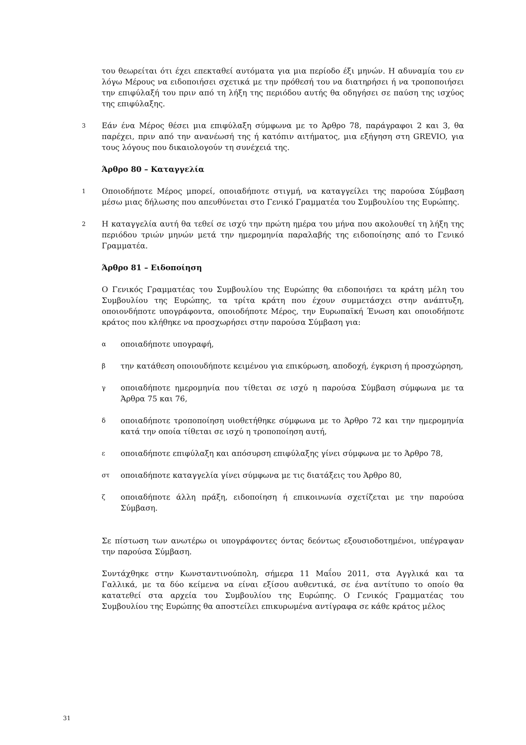του θεωρείται ότι έχει επεκταθεί αυτόματα για μια περίοδο έξι μηνών. Η αδυναμία του εν λόγω Μέρους να ειδοποιήσει σχετικά με την πρόθεσή του να διατηρήσει ή να τροποποιήσει την επιφύλαξή του πριν από τη λήξη της περιόδου αυτής θα οδηγήσει σε παύση της ισχύος της επιφύλαξης.
3
Εάν ένα Μέρος θέσει μια επιφύλαξη σύμφωνα με το Άρθρο 78, παράγραφοι 2 και 3, θα παρέχει, πριν από την ανανέωσή της ή κατόπιν αιτήματος, μια εξήγηση στη GREVIO, για τους λόγους που δικαιολογούν τη συνέχειά της.
Άρθρο 80 – Καταγγελία
1
Οποιοδήποτε Μέρος μπορεί, οποιαδήποτε στιγμή, να καταγγείλει της παρούσα Σύμβαση μέσω μιας δήλωσης που απευθύνεται στο Γενικό Γραμματέα του Συμβουλίου της Ευρώπης.
2
Η καταγγελία αυτή θα τεθεί σε ισχύ την πρώτη ημέρα του μήνα που ακολουθεί τη λήξη της περιόδου τριών μηνών μετά την ημερομηνία παραλαβής της ειδοποίησης από το Γενικό Γραμματέα.
Άρθρο 81 – Ειδοποίηση
Ο Γενικός Γραμματέας του Συμβουλίου της Ευρώπης θα ειδοποιήσει τα κράτη μέλη του Συμβουλίου της Ευρώπης, τα τρίτα κράτη που έχουν συμμετάσχει στην ανάπτυξη, οποιονδήποτε υπογράφοντα, οποιοδήποτε Μέρος, την Ευρωπαϊκή Ένωση και οποιοδήποτε κράτος που κλήθηκε να προσχωρήσει στην παρούσα Σύμβαση για:
α
οποιαδήποτε υπογραφή,
β
την κατάθεση οποιουδήποτε κειμένου για επικύρωση, αποδοχή, έγκριση ή προσχώρηση,
γ
οποιαδήποτε ημερομηνία που τίθεται σε ισχύ η παρούσα Σύμβαση σύμφωνα με τα Άρθρα 75 και 76,
δ
οποιαδήποτε τροποποίηση υιοθετήθηκε σύμφωνα με το Άρθρο 72 και την ημερομηνία κατά την οποία τίθεται σε ισχύ η τροποποίηση αυτή,
ε
οποιαδήποτε επιφύλαξη και απόσυρση επιφύλαξης γίνει σύμφωνα με το Άρθρο 78,
στ
οποιαδήποτε καταγγελία γίνει σύμφωνα με τις διατάξεις του Άρθρο 80,
ζ
οποιαδήποτε άλλη πράξη, ειδοποίηση ή επικοινωνία σχετίζεται με την παρούσα Σύμβαση.
Σε πίστωση των ανωτέρω οι υπογράφοντες όντας δεόντως εξουσιοδοτημένοι, υπέγραψαν την παρούσα Σύμβαση.
Συντάχθηκε στην Κωνσταντινούπολη, σήμερα 11 Μαΐου 2011, στα Αγγλικά και τα Γαλλικά, με τα δύο κείμενα να είναι εξίσου αυθεντικά, σε ένα αντίτυπο το οποίο θα κατατεθεί στα αρχεία του Συμβουλίου της Ευρώπης. Ο Γενικός Γραμματέας του Συμβουλίου της Ευρώπης θα αποστείλει επικυρωμένα αντίγραφα σε κάθε κράτος μέλος
31